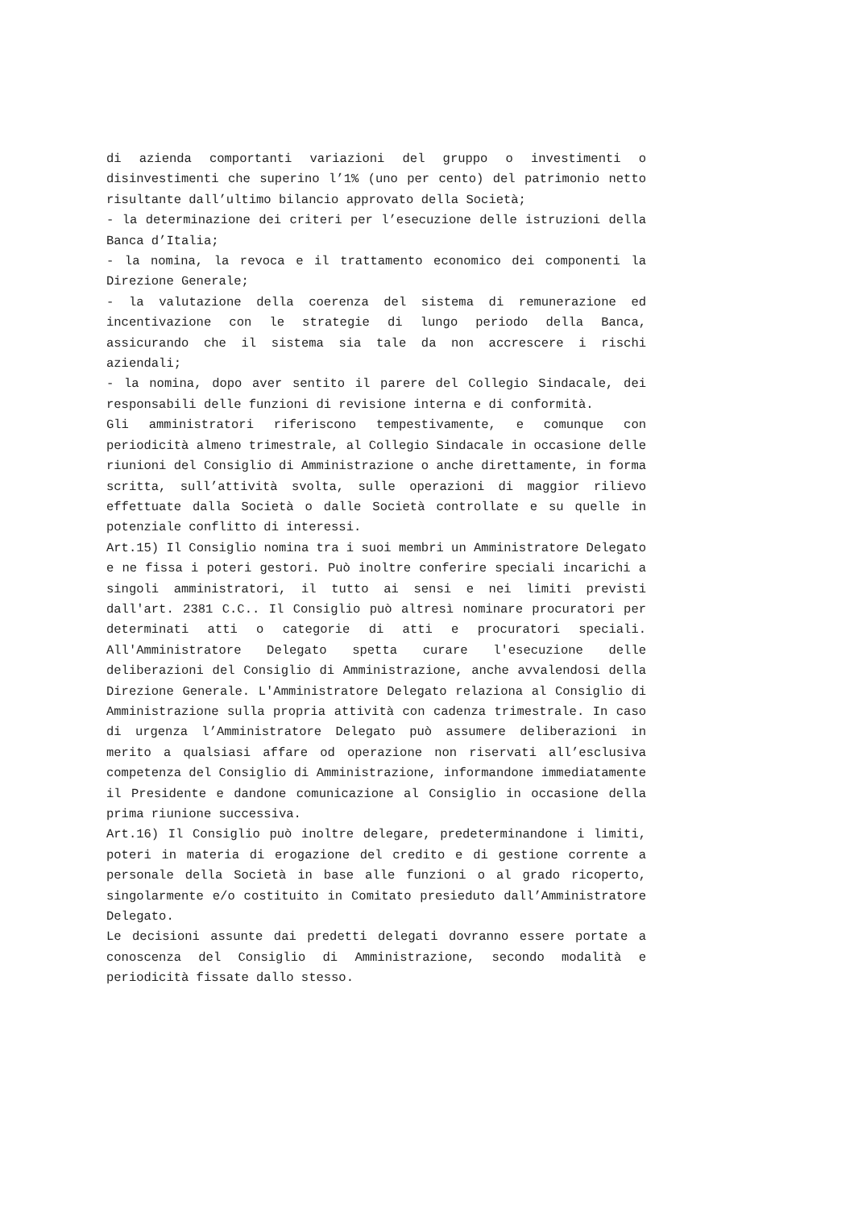di azienda comportanti variazioni del gruppo o investimenti o disinvestimenti che superino l’1% (uno per cento) del patrimonio netto risultante dall’ultimo bilancio approvato della Società;
- la determinazione dei criteri per l’esecuzione delle istruzioni della Banca d’Italia;
- la nomina, la revoca e il trattamento economico dei componenti la Direzione Generale;
- la valutazione della coerenza del sistema di remunerazione ed incentivazione con le strategie di lungo periodo della Banca, assicurando che il sistema sia tale da non accrescere i rischi aziendali;
- la nomina, dopo aver sentito il parere del Collegio Sindacale, dei responsabili delle funzioni di revisione interna e di conformità.
Gli amministratori riferiscono tempestivamente, e comunque con periodicità almeno trimestrale, al Collegio Sindacale in occasione delle riunioni del Consiglio di Amministrazione o anche direttamente, in forma scritta, sull’attività svolta, sulle operazioni di maggior rilievo effettuate dalla Società o dalle Società controllate e su quelle in potenziale conflitto di interessi.
Art.15) Il Consiglio nomina tra i suoi membri un Amministratore Delegato e ne fissa i poteri gestori. Può inoltre conferire speciali incarichi a singoli amministratori, il tutto ai sensi e nei limiti previsti dall'art. 2381 C.C.. Il Consiglio può altresì nominare procuratori per determinati atti o categorie di atti e procuratori speciali. All'Amministratore Delegato spetta curare l'esecuzione delle deliberazioni del Consiglio di Amministrazione, anche avvalendosi della Direzione Generale. L'Amministratore Delegato relaziona al Consiglio di Amministrazione sulla propria attività con cadenza trimestrale. In caso di urgenza l’Amministratore Delegato può assumere deliberazioni in merito a qualsiasi affare od operazione non riservati all’esclusiva competenza del Consiglio di Amministrazione, informandone immediatamente il Presidente e dandone comunicazione al Consiglio in occasione della prima riunione successiva.
Art.16) Il Consiglio può inoltre delegare, predeterminandone i limiti, poteri in materia di erogazione del credito e di gestione corrente a personale della Società in base alle funzioni o al grado ricoperto, singolarmente e/o costituito in Comitato presieduto dall’Amministratore Delegato.
Le decisioni assunte dai predetti delegati dovranno essere portate a conoscenza del Consiglio di Amministrazione, secondo modalità e periodicità fissate dallo stesso.